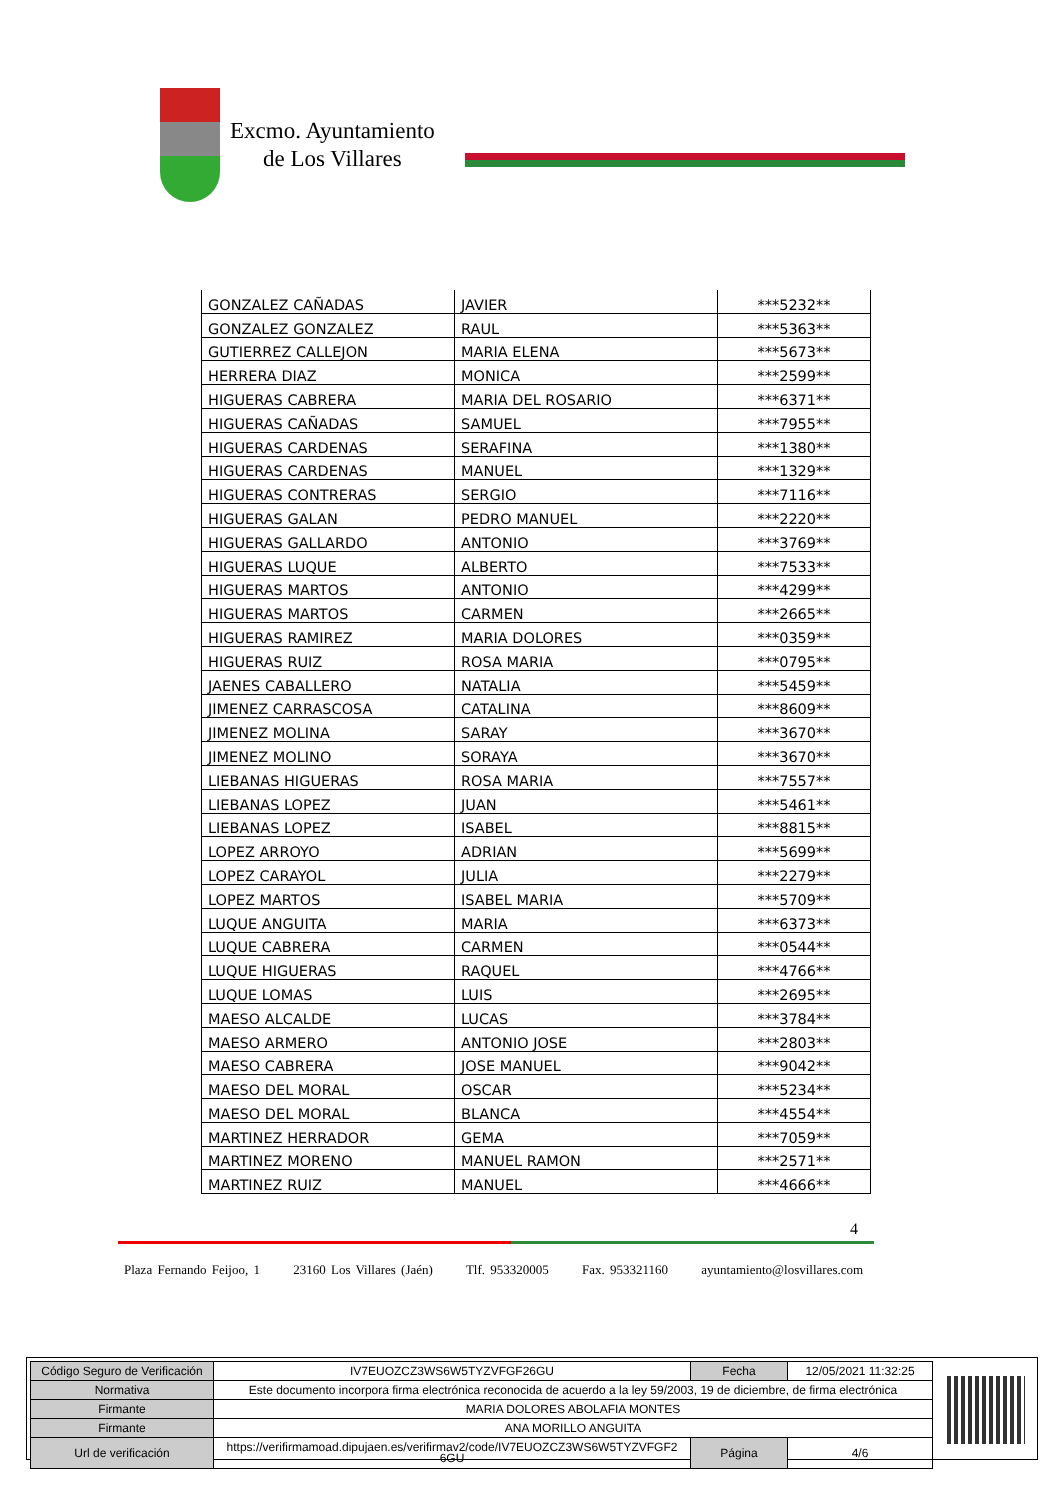Excmo. Ayuntamiento
de Los Villares
| GONZALEZ CAÑADAS | JAVIER | ***5232** |
| GONZALEZ GONZALEZ | RAUL | ***5363** |
| GUTIERREZ CALLEJON | MARIA ELENA | ***5673** |
| HERRERA DIAZ | MONICA | ***2599** |
| HIGUERAS CABRERA | MARIA DEL ROSARIO | ***6371** |
| HIGUERAS CAÑADAS | SAMUEL | ***7955** |
| HIGUERAS CARDENAS | SERAFINA | ***1380** |
| HIGUERAS CARDENAS | MANUEL | ***1329** |
| HIGUERAS CONTRERAS | SERGIO | ***7116** |
| HIGUERAS GALAN | PEDRO MANUEL | ***2220** |
| HIGUERAS GALLARDO | ANTONIO | ***3769** |
| HIGUERAS LUQUE | ALBERTO | ***7533** |
| HIGUERAS MARTOS | ANTONIO | ***4299** |
| HIGUERAS MARTOS | CARMEN | ***2665** |
| HIGUERAS RAMIREZ | MARIA DOLORES | ***0359** |
| HIGUERAS RUIZ | ROSA MARIA | ***0795** |
| JAENES CABALLERO | NATALIA | ***5459** |
| JIMENEZ CARRASCOSA | CATALINA | ***8609** |
| JIMENEZ MOLINA | SARAY | ***3670** |
| JIMENEZ MOLINO | SORAYA | ***3670** |
| LIEBANAS HIGUERAS | ROSA MARIA | ***7557** |
| LIEBANAS LOPEZ | JUAN | ***5461** |
| LIEBANAS LOPEZ | ISABEL | ***8815** |
| LOPEZ ARROYO | ADRIAN | ***5699** |
| LOPEZ CARAYOL | JULIA | ***2279** |
| LOPEZ MARTOS | ISABEL MARIA | ***5709** |
| LUQUE ANGUITA | MARIA | ***6373** |
| LUQUE CABRERA | CARMEN | ***0544** |
| LUQUE HIGUERAS | RAQUEL | ***4766** |
| LUQUE LOMAS | LUIS | ***2695** |
| MAESO ALCALDE | LUCAS | ***3784** |
| MAESO ARMERO | ANTONIO JOSE | ***2803** |
| MAESO CABRERA | JOSE MANUEL | ***9042** |
| MAESO DEL MORAL | OSCAR | ***5234** |
| MAESO DEL MORAL | BLANCA | ***4554** |
| MARTINEZ HERRADOR | GEMA | ***7059** |
| MARTINEZ MORENO | MANUEL RAMON | ***2571** |
| MARTINEZ RUIZ | MANUEL | ***4666** |
4
Plaza Fernando Feijoo, 1 23160 Los Villares (Jaén) Tlf. 953320005 Fax. 953321160 ayuntamiento@losvillares.com
| Código Seguro de Verificación | IV7EUOZCZ3WS6W5TYZVFGF26GU | Fecha | 12/05/2021 11:32:25 |
| Normativa | Este documento incorpora firma electrónica reconocida de acuerdo a la ley 59/2003, 19 de diciembre, de firma electrónica | | |
| Firmante | MARIA DOLORES ABOLAFIA MONTES | | |
| Firmante | ANA MORILLO ANGUITA | | |
| Url de verificación | https://verifirmamoad.dipujaen.es/verifirmav2/code/IV7EUOZCZ3WS6W5TYZVFGF2 6GU | Página | 4/6 |